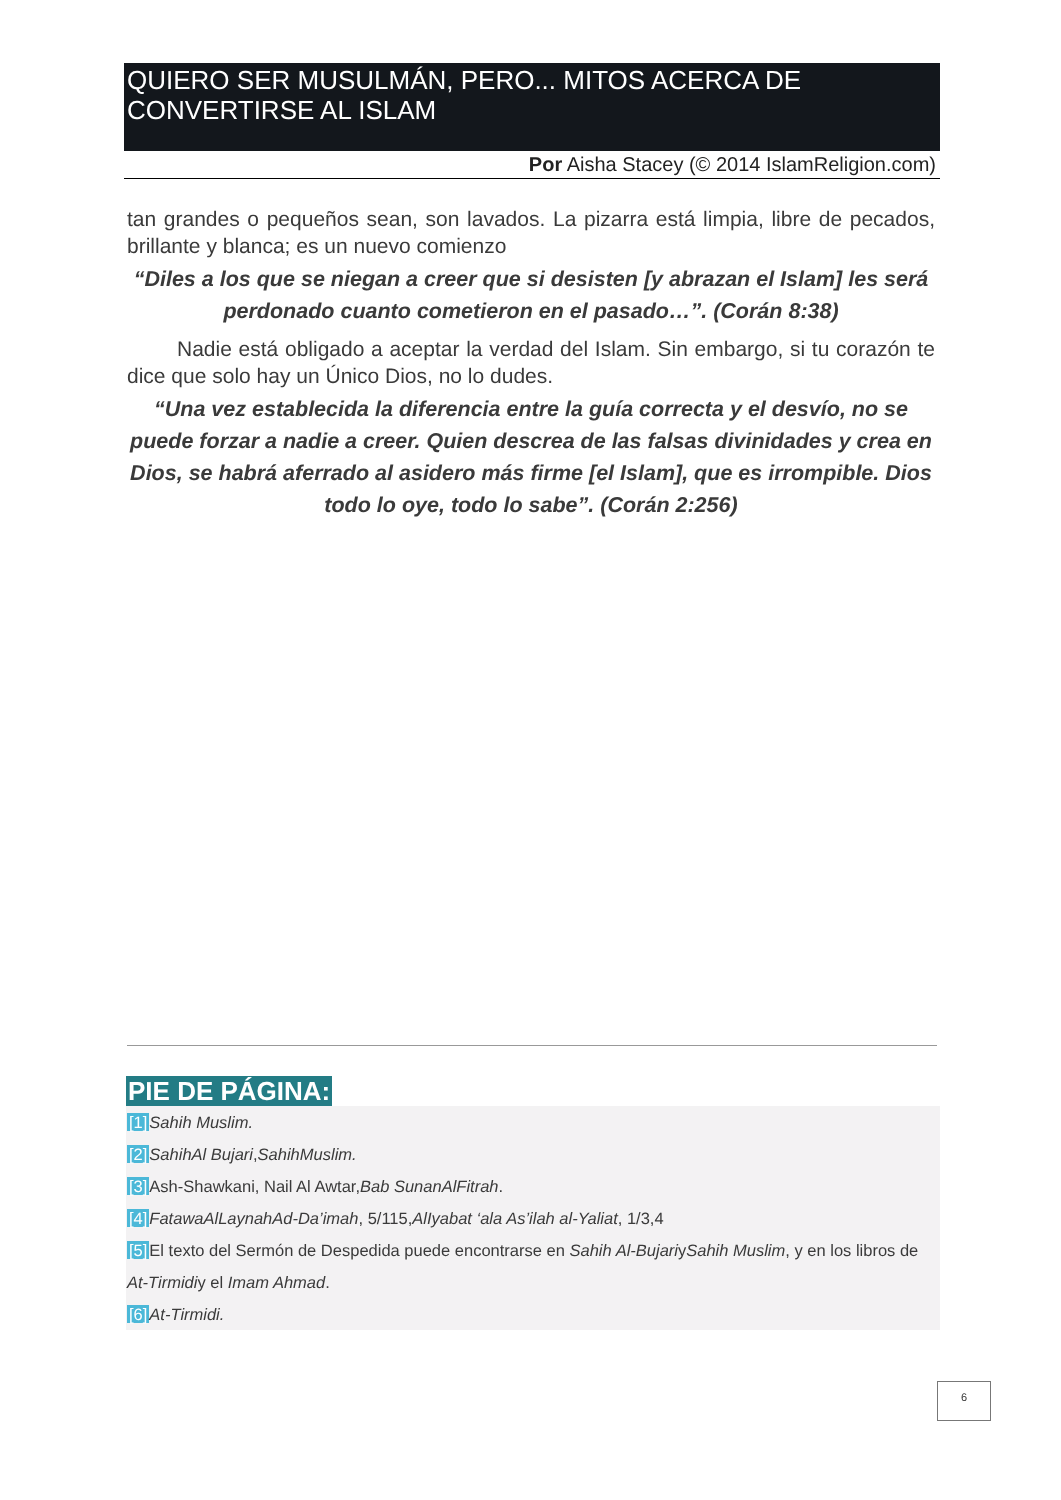QUIERO SER MUSULMÁN, PERO... MITOS ACERCA DE CONVERTIRSE AL ISLAM
Por Aisha Stacey (© 2014 IslamReligion.com)
tan grandes o pequeños sean, son lavados. La pizarra está limpia, libre de pecados, brillante y blanca; es un nuevo comienzo
“Diles a los que se niegan a creer que si desisten [y abrazan el Islam] les será perdonado cuanto cometieron en el pasado…”. (Corán 8:38)
Nadie está obligado a aceptar la verdad del Islam. Sin embargo, si tu corazón te dice que solo hay un Único Dios, no lo dudes.
“Una vez establecida la diferencia entre la guía correcta y el desvío, no se puede forzar a nadie a creer. Quien descrea de las falsas divinidades y crea en Dios, se habrá aferrado al asidero más firme [el Islam], que es irrompible. Dios todo lo oye, todo lo sabe”. (Corán 2:256)
PIE DE PÁGINA:
[1] Sahih Muslim.
[2] SahihAl Bujari,SahihMuslim.
[3] Ash-Shawkani, Nail Al Awtar,Bab SunanAlFitrah.
[4] FatawaAlLaynahAd-Da’imah, 5/115,AlIyabat ‘ala As’ilah al-Yaliat, 1/3,4
[5] El texto del Sermón de Despedida puede encontrarse en Sahih Al-BujariySahih Muslim, y en los libros de At-Tirmidiy el Imam Ahmad.
[6] At-Tirmidi.
6